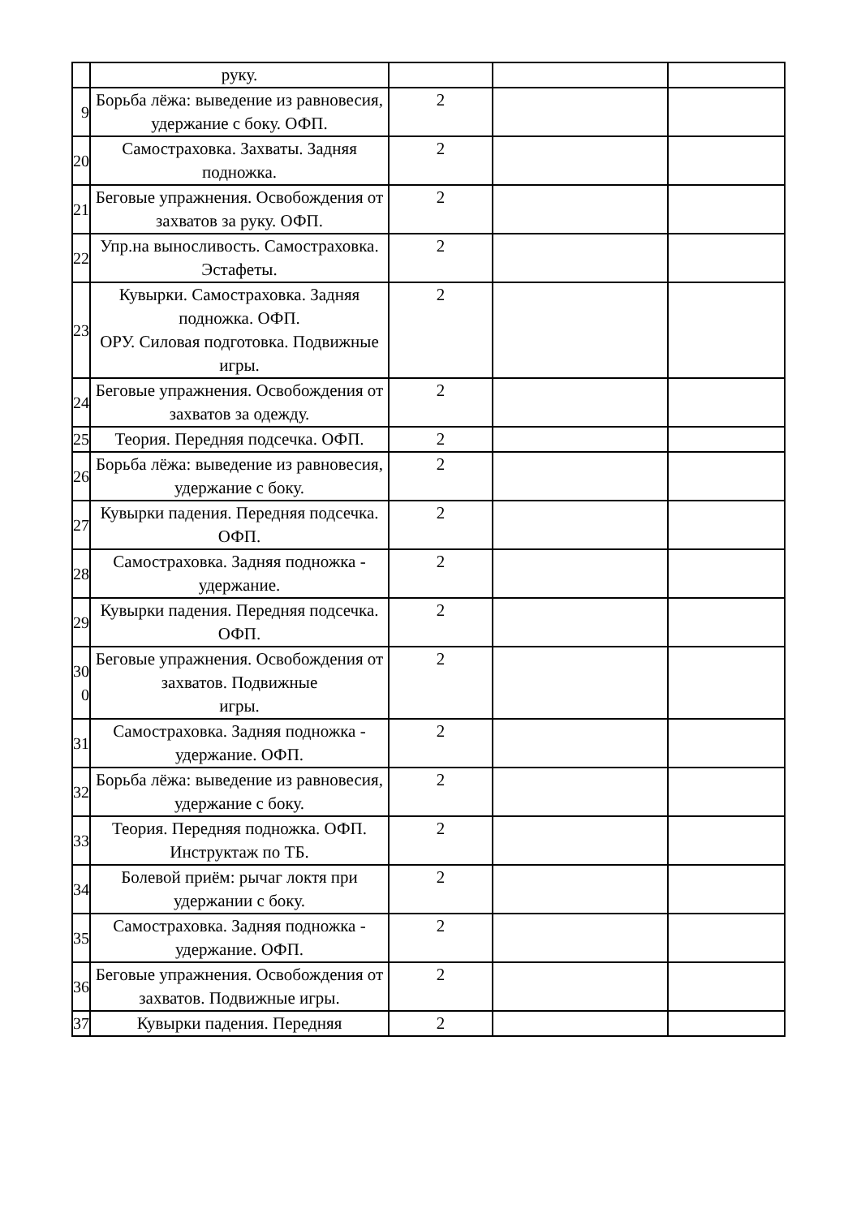| | руку. | | | |
| 9 | Борьба лёжа: выведение из равновесия, удержание с боку. ОФП. | 2 | | |
| 20 | Самостраховка. Захваты. Задняя подножка. | 2 | | |
| 21 | Беговые упражнения. Освобождения от захватов за руку. ОФП. | 2 | | |
| 22 | Упр.на выносливость. Самостраховка. Эстафеты. | 2 | | |
| 23 | Кувырки. Самостраховка. Задняя подножка. ОФП. ОРУ. Силовая подготовка. Подвижные игры. | 2 | | |
| 24 | Беговые упражнения. Освобождения от захватов за одежду. | 2 | | |
| 25 | Теория. Передняя подсечка. ОФП. | 2 | | |
| 26 | Борьба лёжа: выведение из равновесия, удержание с боку. | 2 | | |
| 27 | Кувырки падения. Передняя подсечка. ОФП. | 2 | | |
| 28 | Самостраховка. Задняя подножка - удержание. | 2 | | |
| 29 | Кувырки падения. Передняя подсечка. ОФП. | 2 | | |
| 30 0 | Беговые упражнения. Освобождения от захватов. Подвижные игры. | 2 | | |
| 31 | Самостраховка. Задняя подножка - удержание. ОФП. | 2 | | |
| 32 | Борьба лёжа: выведение из равновесия, удержание с боку. | 2 | | |
| 33 | Теория. Передняя подножка. ОФП. Инструктаж по ТБ. | 2 | | |
| 34 | Болевой приём: рычаг локтя при удержании с боку. | 2 | | |
| 35 | Самостраховка. Задняя подножка - удержание. ОФП. | 2 | | |
| 36 | Беговые упражнения. Освобождения от захватов. Подвижные игры. | 2 | | |
| 37 | Кувырки падения. Передняя | 2 | | |